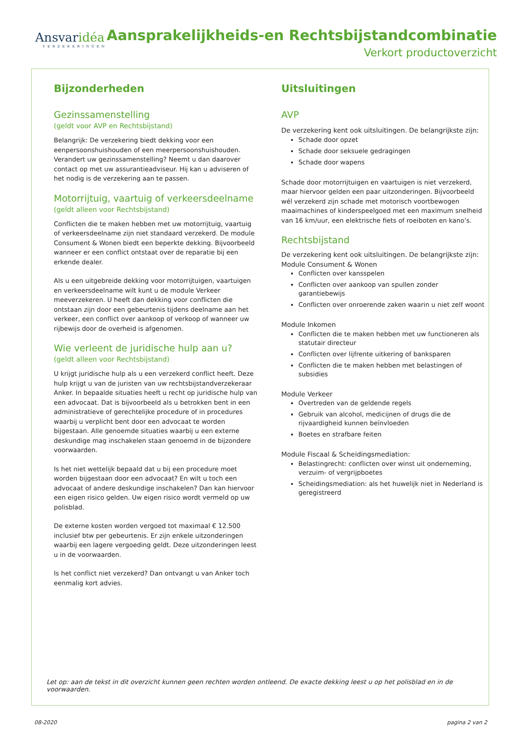Ansvaridéa
VERZEKERINGEN
Aansprakelijkheids-en Rechtsbijstandcombinatie
Verkort productoverzicht
Bijzonderheden
Gezinssamenstelling
(geldt voor AVP en Rechtsbijstand)
Belangrijk: De verzekering biedt dekking voor een eenpersoonshuishouden of een meerpersoonshuishouden. Verandert uw gezinssamenstelling? Neemt u dan daarover contact op met uw assurantieadviseur. Hij kan u adviseren of het nodig is de verzekering aan te passen.
Motorrijtuig, vaartuig of verkeersdeelname
(geldt alleen voor Rechtsbijstand)
Conflicten die te maken hebben met uw motorrijtuig, vaartuig of verkeersdeelname zijn niet standaard verzekerd. De module Consument & Wonen biedt een beperkte dekking. Bijvoorbeeld wanneer er een conflict ontstaat over de reparatie bij een erkende dealer.
Als u een uitgebreide dekking voor motorrijtuigen, vaartuigen en verkeersdeelname wilt kunt u de module Verkeer meeverzekeren. U heeft dan dekking voor conflicten die ontstaan zijn door een gebeurtenis tijdens deelname aan het verkeer, een conflict over aankoop of verkoop of wanneer uw rijbewijs door de overheid is afgenomen.
Wie verleent de juridische hulp aan u?
(geldt alleen voor Rechtsbijstand)
U krijgt juridische hulp als u een verzekerd conflict heeft. Deze hulp krijgt u van de juristen van uw rechtsbijstandverzekeraar Anker. In bepaalde situaties heeft u recht op juridische hulp van een advocaat. Dat is bijvoorbeeld als u betrokken bent in een administratieve of gerechtelijke procedure of in procedures waarbij u verplicht bent door een advocaat te worden bijgestaan. Alle genoemde situaties waarbij u een externe deskundige mag inschakelen staan genoemd in de bijzondere voorwaarden.
Is het niet wettelijk bepaald dat u bij een procedure moet worden bijgestaan door een advocaat? En wilt u toch een advocaat of andere deskundige inschakelen? Dan kan hiervoor een eigen risico gelden. Uw eigen risico wordt vermeld op uw polisblad.
De externe kosten worden vergoed tot maximaal € 12.500 inclusief btw per gebeurtenis. Er zijn enkele uitzonderingen waarbij een lagere vergoeding geldt. Deze uitzonderingen leest u in de voorwaarden.
Is het conflict niet verzekerd? Dan ontvangt u van Anker toch eenmalig kort advies.
Uitsluitingen
AVP
De verzekering kent ook uitsluitingen. De belangrijkste zijn:
Schade door opzet
Schade door seksuele gedragingen
Schade door wapens
Schade door motorrijtuigen en vaartuigen is niet verzekerd, maar hiervoor gelden een paar uitzonderingen. Bijvoorbeeld wél verzekerd zijn schade met motorisch voortbewogen maaimachines of kinderspeelgoed met een maximum snelheid van 16 km/uur, een elektrische fiets of roeiboten en kano’s.
Rechtsbijstand
De verzekering kent ook uitsluitingen. De belangrijkste zijn:
Module Consument & Wonen
Conflicten over kansspelen
Conflicten over aankoop van spullen zonder garantiebewijs
Conflicten over onroerende zaken waarin u niet zelf woont
Module Inkomen
Conflicten die te maken hebben met uw functioneren als statutair directeur
Conflicten over lijfrente uitkering of bankspаren
Conflicten die te maken hebben met belastingen of subsidies
Module Verkeer
Overtreden van de geldende regels
Gebruik van alcohol, medicijnen of drugs die de rijvaardigheid kunnen beïnvloeden
Boetes en strafbare feiten
Module Fiscaal & Scheidingsmediation:
Belastingrecht: conflicten over winst uit onderneming, verzuim- of vergrijpboetes
Scheidingsmediation: als het huwelijk niet in Nederland is geregistreerd
Let op: aan de tekst in dit overzicht kunnen geen rechten worden ontleend. De exacte dekking leest u op het polisblad en in de voorwaarden.
08-2020 pagina 2 van 2